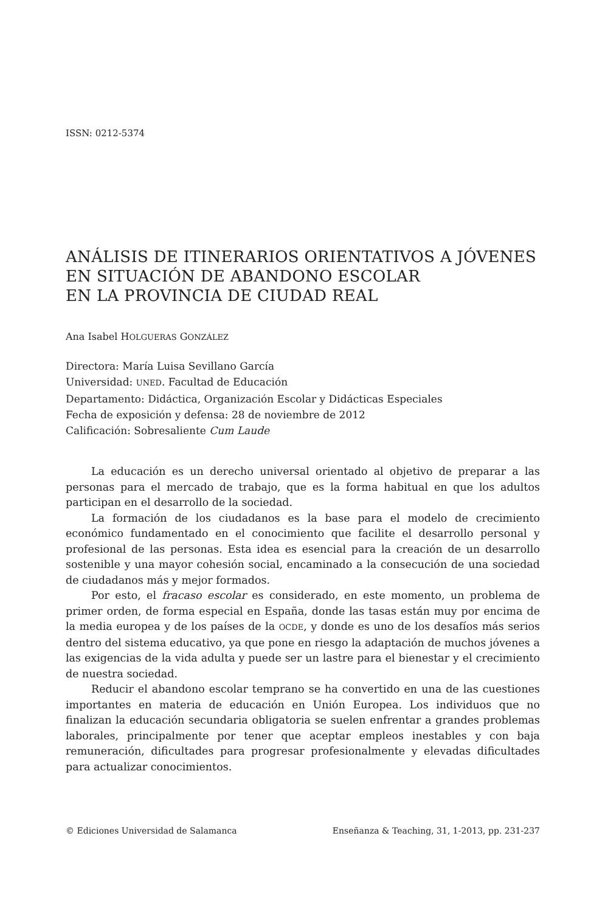ISSN: 0212-5374
ANÁLISIS DE ITINERARIOS ORIENTATIVOS A JÓVENES
EN SITUACIÓN DE ABANDONO ESCOLAR
EN LA PROVINCIA DE CIUDAD REAL
Ana Isabel HOLGUERAS GONZÁLEZ
Directora: María Luisa Sevillano García
Universidad: UNED. Facultad de Educación
Departamento: Didáctica, Organización Escolar y Didácticas Especiales
Fecha de exposición y defensa: 28 de noviembre de 2012
Calificación: Sobresaliente Cum Laude
La educación es un derecho universal orientado al objetivo de preparar a las personas para el mercado de trabajo, que es la forma habitual en que los adultos participan en el desarrollo de la sociedad.
La formación de los ciudadanos es la base para el modelo de crecimiento económico fundamentado en el conocimiento que facilite el desarrollo personal y profesional de las personas. Esta idea es esencial para la creación de un desarrollo sostenible y una mayor cohesión social, encaminado a la consecución de una sociedad de ciudadanos más y mejor formados.
Por esto, el fracaso escolar es considerado, en este momento, un problema de primer orden, de forma especial en España, donde las tasas están muy por encima de la media europea y de los países de la OCDE, y donde es uno de los desafíos más serios dentro del sistema educativo, ya que pone en riesgo la adaptación de muchos jóvenes a las exigencias de la vida adulta y puede ser un lastre para el bienestar y el crecimiento de nuestra sociedad.
Reducir el abandono escolar temprano se ha convertido en una de las cuestiones importantes en materia de educación en Unión Europea. Los individuos que no finalizan la educación secundaria obligatoria se suelen enfrentar a grandes problemas laborales, principalmente por tener que aceptar empleos inestables y con baja remuneración, dificultades para progresar profesionalmente y elevadas dificultades para actualizar conocimientos.
© Ediciones Universidad de Salamanca Enseñanza & Teaching, 31, 1-2013, pp. 231-237